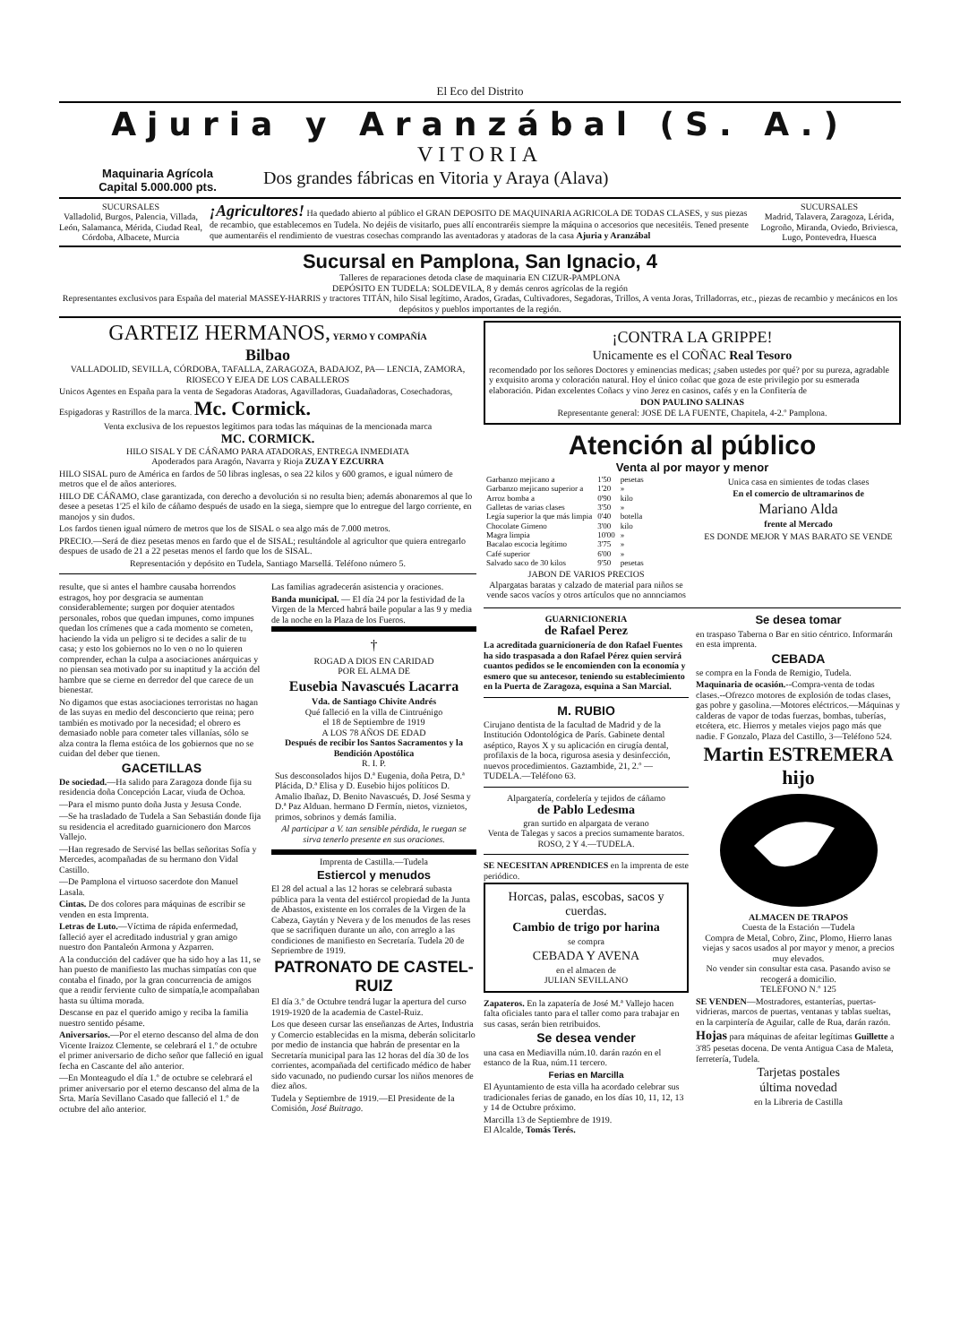El Eco del Distrito
Ajuria y Aranzábal (S. A.)
VITORIA
Maquinaria Agrícola
Capital 5.000.000 pts.
Dos grandes fábricas en Vitoria y Araya (Alava)
SUCURSALES
Valladolid, Burgos, Palencia, Villada, León, Salamanca, Mérida, Ciudad Real, Córdoba, Albacete, Murcia
¡Agricultores! Ha quedado abierto al público el GRAN DEPOSITO DE MAQUINARIA AGRICOLA DE TODAS CLASES, y sus piezas de recambio, que establecemos en Tudela. No dejéis de visitarlo, pues allí encontraréis siempre la máquina o accesorios que necesitéis. Tened presente que aumentaréis el rendimiento de vuestras cosechas comprando las aventadoras y atadoras de la casa Ajuria y Aranzábal
SUCURSALES
Madrid, Talavera, Zaragoza, Lérida, Logroño, Miranda, Oviedo, Briviesca, Lugo, Pontevedra, Huesca
Sucursal en Pamplona, San Ignacio, 4
Talleres de reparaciones detoda clase de maquinaria EN CIZUR-PAMPLONA
DEPÓSITO EN TUDELA: SOLDEVILA, 8 y demás cenros agrícolas de la región
Representantes exclusivos para España del material MASSEY-HARRIS y tractores TITÁN, hilo Sisal legítimo, Arados, Gradas, Cultivadores, Segadoras, Trillos, A venta Joras, Trilladorras, etc., piezas de recambio y mecánicos en los depósitos y pueblos importantes de la región.
GARTEIZ HERMANOS, YERMO Y COMPAÑÍA
Bilbao
VALLADOLID, SEVILLA, CÓRDOBA, TAFALLA, ZARAGOZA, BADAJOZ, PA— LENCIA, ZAMORA, RIOSECO Y EJEA DE LOS CABALLEROS
Unicos Agentes en España para la venta de Segadoras Atadoras, Agavilladoras, Guadañadoras, Cosechadoras, Espigadoras y Rastrillos de la marca. Mc. Cormick.
Venta exclusiva de los repuestos legítimos para todas las máquinas de la mencionada marca
MC. CORMICK.
HILO SISAL Y DE CÁÑAMO PARA ATADORAS, ENTREGA INMEDIATA
Apoderados para Aragón, Navarra y Rioja ZUZA Y EZCURRA
HILO SISAL puro de América en fardos de 50 libras inglesas, o sea 22 kilos y 600 gramos, e igual número de metros que el de años anteriores.
HILO DE CÁÑAMO, clase garantizada, con derecho a devolución si no resulta bien; además abonaremos al que lo desee a pesetas 1'25 el kilo de cáñamo después de usado en la siega, siempre que lo entregue del largo corriente, en manojos y sin dudos.
Los fardos tienen igual número de metros que los de SISAL o sea algo más de 7.000 metros.
PRECIO.—Será de diez pesetas menos en fardo que el de SISAL; resultándole al agricultor que quiera entregarlo despues de usado de 21 a 22 pesetas menos el fardo que los de SISAL.
Representación y depósito en Tudela, Santiago Marsellá. Teléfono número 5.
resulte, que si antes el hambre causaba horrendos estragos, hoy por desgracia se aumentan considerablemente; surgen por doquier atentados personales, robos que quedan impunes, como impunes quedan los crímenes que a cada momento se cometen, haciendo la vida un peligro si te decides a salir de tu casa; y esto los gobiernos no lo ven o no lo quieren comprender, echan la culpa a asociaciones anárquicas y no piensan sea motivado por su inaptitud y la acción del hambre que se cierne en derredor del que carece de un bienestar.
No digamos que estas asociaciones terroristas no hagan de las suyas en medio del desconcierto que reina; pero también es motivado por la necesidad; el obrero es demasiado noble para cometer tales villanías, sólo se alza contra la flema estóica de los gobiernos que no se cuidan del deber que tienen.
GACETILLAS
De sociedad.—Ha salido para Zaragoza donde fija su residencia doña Concepción Lacar, viuda de Ochoa.
—Para el mismo punto doña Justa y Jesusa Conde.
—Se ha trasladado de Tudela a San Sebastián donde fija su residencia el acreditado guarnicionero don Marcos Vallejo.
—Han regresado de Servisé las bellas señoritas Sofía y Mercedes, acompañadas de su hermano don Vidal Castillo.
—De Pamplona el virtuoso sacerdote don Manuel Lasala.
Cintas. De dos colores para máquinas de escribir se venden en esta Imprenta.
Letras de Luto.—Víctima de rápida enfermedad, falleció ayer el acreditado industrial y gran amigo nuestro don Pantaleón Armona y Azparren.
A la conducción del cadáver que ha sido hoy a las 11, se han puesto de manifiesto las muchas simpatías con que contaba el finado, por la gran concurrencia de amigos que a rendir ferviente culto de simpatía,le acompañaban hasta su última morada.
Descanse en paz el querido amigo y reciba la familia nuestro sentido pésame.
Aniversarios.—Por el eterno descanso del alma de don Vicente Iraizoz Clemente, se celebrará el 1.º de octubre el primer aniversario de dicho señor que falleció en igual fecha en Cascante del año anterior.
—En Monteagudo el día 1.º de octubre se celebrará el primer aniversario por el eterno descanso del alma de la Srta. María Sevillano Casado que falleció el 1.º de octubre del año anterior.
Las familias agradecerán asistencia y oraciones.
Banda municipal. — El día 24 por la festividad de la Virgen de la Merced habrá baile popular a las 9 y media de la noche en la Plaza de los Fueros.
†
ROGAD A DIOS EN CARIDAD
POR EL ALMA DE
Eusebia Navascués Lacarra
Vda. de Santiago Chivite Andrés
Qué falleció en la villa de Cintruénigo
el 18 de Septiembre de 1919
A LOS 78 AÑOS DE EDAD
Después de recibir los Santos Sacramentos y la Bendición Apostólica
R. I. P.
Sus desconsolados hijos D.ª Eugenia, doña Petra, D.ª Plácida, D.ª Elisa y D. Eusebio hijos políticos D. Amalio Ibañaz, D. Benito Navascués, D. José Sesma y D.ª Paz Alduan. hermano D Fermín, nietos, viznietos, primos, sobrinos y demás familia.
Al participar a V. tan sensible pérdida, le ruegan se sirva tenerlo presente en sus oraciones.
Imprenta de Castilla.—Tudela
Estiercol y menudos
El 28 del actual a las 12 horas se celebrará subasta pública para la venta del estiércol propiedad de la Junta de Abastos, existente en los corrales de la Virgen de la Cabeza, Gaytán y Nevera y de los menudos de las reses que se sacrifiquen durante un año, con arreglo a las condiciones de manifiesto en Secretaría. Tudela 20 de Sepriembre de 1919.
PATRONATO DE CASTEL-RUIZ
El día 3.º de Octubre tendrá lugar la apertura del curso 1919-1920 de la academia de Castel-Ruiz.
Los que deseen cursar las enseñanzas de Artes, Industria y Comercio establecidas en la misma, deberán solicitarlo por medio de instancia que habrán de presentar en la Secretaría municipal para las 12 horas del día 30 de los corrientes, acompañada del certificado médico de haber sido vacunado, no pudiendo cursar los niños menores de diez años.
Tudela y Septiembre de 1919.—El Presidente de la Comisión, José Buitrago.
¡CONTRA LA GRIPPE!
Unicamente es el COÑAC Real Tesoro
recomendado por los señores Doctores y eminencias medicas; ¿saben ustedes por qué? por su pureza, agradable y exquisito aroma y coloración natural. Hoy el único coñac que goza de este privilegio por su esmerada elaboración. Pidan excelentes Coñacs y vino Jerez en casinos, cafés y en la Confitería de
DON PAULINO SALINAS
Representante general: JOSE DE LA FUENTE, Chapitela, 4-2.º Pamplona.
Atención al público
Venta al por mayor y menor
| Garbanzo mejicano a | 1'50 | pesetas |
| Garbanzo mejicano superior a | 1'20 | » |
| Arroz bomba a | 0'90 | kilo |
| Galletas de varias clases | 3'50 | » |
| Legía superior la que más limpia | 0'40 | botella |
| Chocolate Gimeno | 3'00 | kilo |
| Magra limpia | 10'00 | » |
| Bacalao escocia legítimo | 3'75 | » |
| Café superior | 6'00 | » |
| Salvado saco de 30 kilos | 9'50 | pesetas |
JABON DE VARIOS PRECIOS
Alpargatas baratas y calzado de material para niños se vende sacos vacíos y otros artículos que no annnciamos
Unica casa en simientes de todas clases
En el comercio de ultramarinos de
Mariano Alda
frente al Mercado
ES DONDE MEJOR Y MAS BARATO SE VENDE
GUARNICIONERIA
de Rafael Perez
La acreditada guarnicionería de don Rafael Fuentes ha sido traspasada a don Rafael Pérez quien servirá cuantos pedidos se le encomienden con la economía y esmero que su antecesor, teniendo su establecimiento en la Puerta de Zaragoza, esquina a San Marcial.
M. RUBIO
Cirujano dentista de la facultad de Madrid y de la Institución Odontológica de París. Gabinete dental aséptico, Rayos X y su aplicación en cirugía dental, profilaxis de la boca, rigurosa asesia y desinfección, nuevos procedimientos. Gaztambide, 21, 2.º —TUDELA.—Teléfono 63.
Alpargatería, cordelería y tejidos de cáñamo
de Pablo Ledesma
gran surtido en alpargata de verano
Venta de Talegas y sacos a precios sumamente baratos.
ROSO, 2 Y 4.—TUDELA.
SE NECESITAN APRENDICES en la imprenta de este periódico.
Horcas, palas, escobas, sacos y cuerdas.
Cambio de trigo por harina
se compra
CEBADA Y AVENA
en el almacen de
JULIAN SEVILLANO
Zapateros. En la zapatería de José M.ª Vallejo hacen falta oficiales tanto para el taller como para trabajar en sus casas, serán bien retribuidos.
Se desea vender
una casa en Mediavilla núm.10. darán razón en el estanco de la Rua, núm.11 tercero.
Ferias en Marcilla
El Ayuntamiento de esta villa ha acordado celebrar sus tradicionales ferias de ganado, en los días 10, 11, 12, 13 y 14 de Octubre próximo.
Marcilla 13 de Septiembre de 1919.
El Alcalde, Tomás Terés.
Se desea tomar
en traspaso Taberna o Bar en sitio céntrico. Informarán en esta imprenta.
CEBADA
se compra en la Fonda de Remigio, Tudela.
Maquinaria de ocasión.--Compra-venta de todas clases.--Ofrezco motores de explosión de todas clases, gas pobre y gasolina.—Motores eléctricos.—Máquinas y calderas de vapor de todas fuerzas, bombas, tuberías, etcétera, etc. Hierros y metales viejos pago más que nadie. F Gonzalo, Plaza del Castillo, 3—Teléfono 524.
Martin ESTREMERA hijo
ALMACEN DE TRAPOS
Cuesta de la Estación —Tudela
Compra de Metal, Cobro, Zinc, Plomo, Hierro lanas viejas y sacos usados al por mayor y menor, a precios muy elevados.
No vender sin consultar esta casa. Pasando aviso se recogerá a domicilio.
TELEFONO N.º 125
SE VENDEN—Mostradores, estanterías, puertas-vidrieras, marcos de puertas, ventanas y tablas sueltas, en la carpintería de Aguilar, calle de Rua, darán razón.
Hojas para máquinas de afeitar legítimas Guillette a 3'85 pesetas docena. De venta Antigua Casa de Maleta, ferretería, Tudela.
Tarjetas postales
última novedad
en la Libreria de Castilla